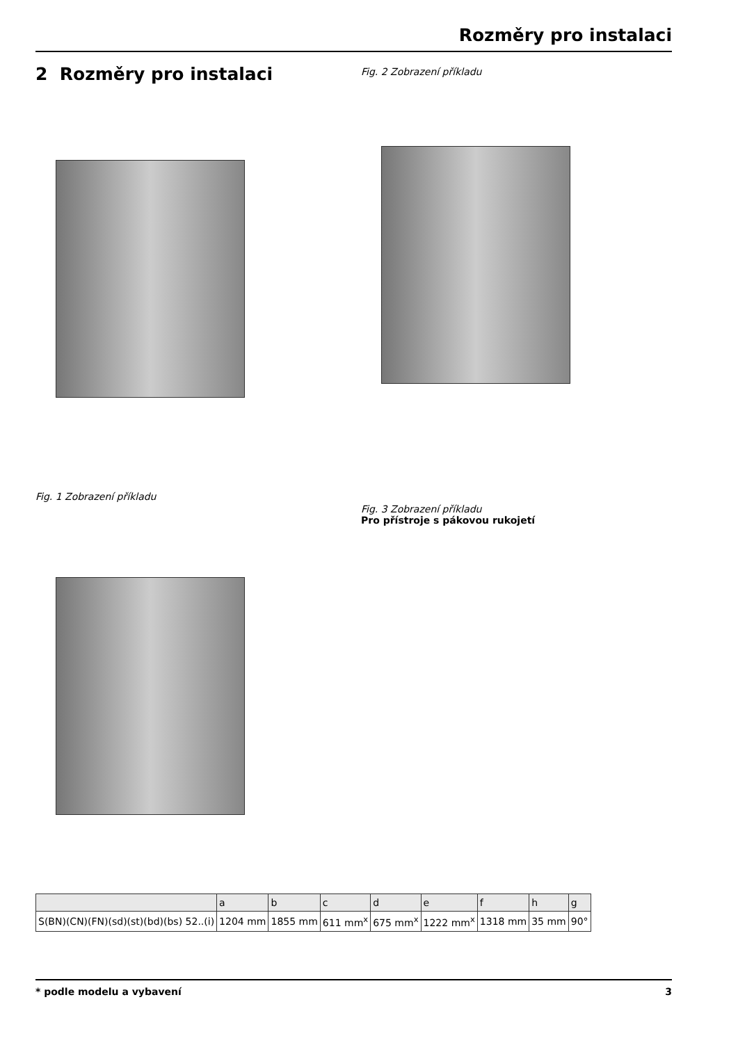Rozměry pro instalaci
2 Rozměry pro instalaci
Fig. 1 Zobrazení příkladu
Fig. 2 Zobrazení příkladu
Fig. 3 Zobrazení příkladu
Pro přístroje s pákovou rukojetí
| | a | b | c | d | e | f | h | g |
| --- | --- | --- | --- | --- | --- | --- | --- | --- |
| S(BN)(CN)(FN)(sd)(st)(bd)(bs) 52..(i) | 1204 mm | 1855 mm | 611 mm<sup>x</sup> | 675 mm<sup>x</sup> | 1222 mm<sup>x</sup> | 1318 mm | 35 mm | 90° |
* podle modelu a vybavení 3